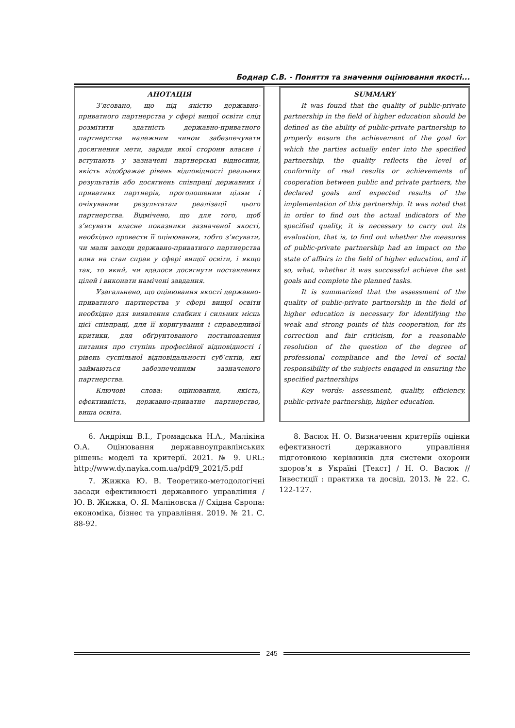Боднар С.В. - Поняття та значення оцінювання якості...
АНОТАЦІЯ
З’ясовано, що під якістю державно-приватного партнерства у сфері вищої освіти слід розмітити здатність державно-приватного партнерства належним чином забезпечувати досягнення мети, заради якої сторони власне і вступають у зазначені партнерські відносини, якість відображає рівень відповідності реальних результатів або досягнень співпраці державних і приватних партнерів, проголошеним цілям і очікуваним результатам реалізації цього партнерства. Відмічено, що для того, щоб з’ясувати власне показники зазначеної якості, необхідно провести її оцінювання, тобто з’ясувати, чи мали заходи державно-приватного партнерства влив на стан справ у сфері вищої освіти, і якщо так, то який, чи вдалося досягнути поставлених цілей і виконати намічені завдання.
Узагальнено, що оцінювання якості державно-приватного партнерства у сфері вищої освіти необхідне для виявлення слабких і сильних місць цієї співпраці, для її коригування і справедливої критики, для обґрунтованого постановлення питання про ступінь професійної відповідності і рівень суспільної відповідальності суб’єктів, які займаються забезпеченням зазначеного партнерства.
Ключові слова: оцінювання, якість, ефективність, державно-приватне партнерство, вища освіта.
6. Андріяш В.І., Громадська Н.А., Малікіна О.А. Оцінювання державноуправлінських рішень: моделі та критерії. 2021. № 9. URL: http://www.dy.nayka.com.ua/pdf/9_2021/5.pdf
7. Жижка Ю. В. Теоретико-методологічні засади ефективності державного управління / Ю. В. Жижка, О. Я. Маліновска // Східна Європа: економіка, бізнес та управління. 2019. № 21. С. 88-92.
SUMMARY
It was found that the quality of public-private partnership in the field of higher education should be defined as the ability of public-private partnership to properly ensure the achievement of the goal for which the parties actually enter into the specified partnership, the quality reflects the level of conformity of real results or achievements of cooperation between public and private partners, the declared goals and expected results of the implementation of this partnership. It was noted that in order to find out the actual indicators of the specified quality, it is necessary to carry out its evaluation, that is, to find out whether the measures of public-private partnership had an impact on the state of affairs in the field of higher education, and if so, what, whether it was successful achieve the set goals and complete the planned tasks.
It is summarized that the assessment of the quality of public-private partnership in the field of higher education is necessary for identifying the weak and strong points of this cooperation, for its correction and fair criticism, for a reasonable resolution of the question of the degree of professional compliance and the level of social responsibility of the subjects engaged in ensuring the specified partnerships
Key words: assessment, quality, efficiency, public-private partnership, higher education.
8. Васюк Н. О. Визначення критеріїв оцінки ефективності державного управління підготовкою керівників для системи охорони здоров’я в Україні [Текст] / Н. О. Васюк // Інвестиції : практика та досвід. 2013. № 22. С. 122-127.
245